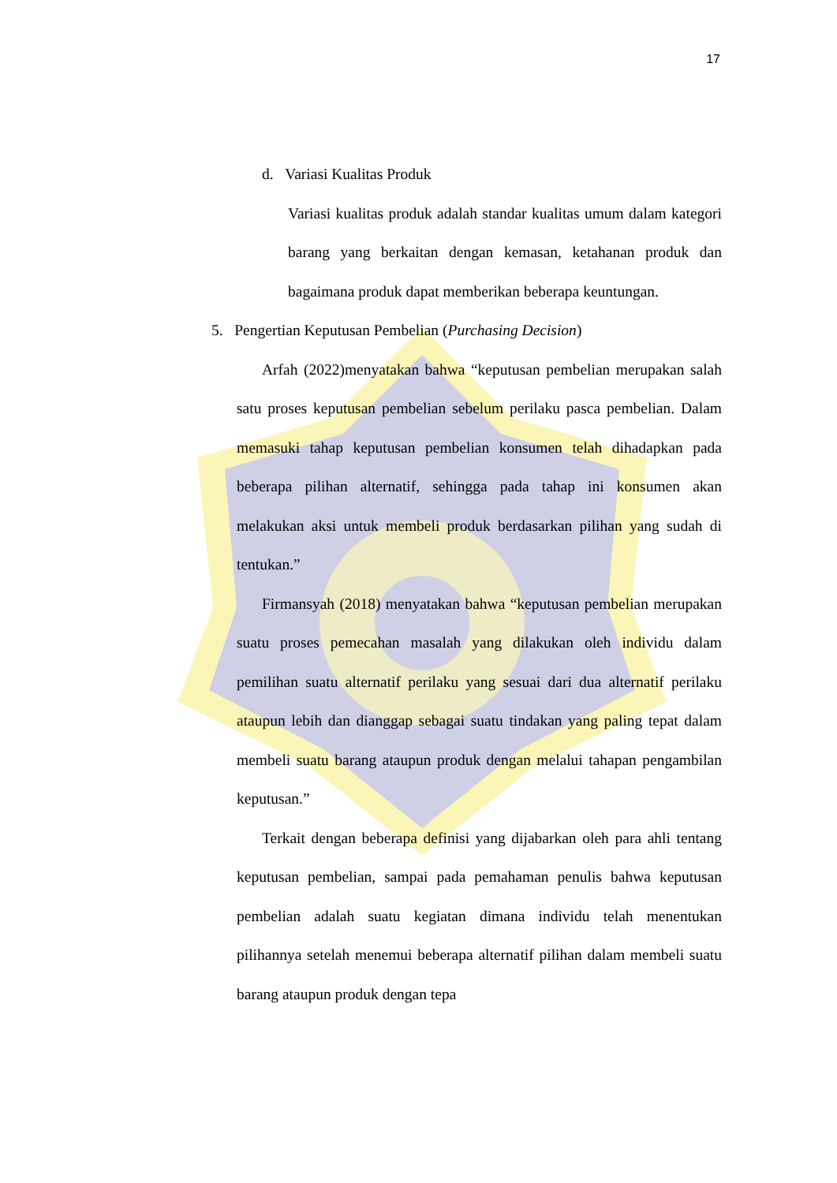17
d. Variasi Kualitas Produk
Variasi kualitas produk adalah standar kualitas umum dalam kategori barang yang berkaitan dengan kemasan, ketahanan produk dan bagaimana produk dapat memberikan beberapa keuntungan.
5. Pengertian Keputusan Pembelian (Purchasing Decision)
Arfah (2022)menyatakan bahwa “keputusan pembelian merupakan salah satu proses keputusan pembelian sebelum perilaku pasca pembelian. Dalam memasuki tahap keputusan pembelian konsumen telah dihadapkan pada beberapa pilihan alternatif, sehingga pada tahap ini konsumen akan melakukan aksi untuk membeli produk berdasarkan pilihan yang sudah di tentukan.”
Firmansyah (2018) menyatakan bahwa “keputusan pembelian merupakan suatu proses pemecahan masalah yang dilakukan oleh individu dalam pemilihan suatu alternatif perilaku yang sesuai dari dua alternatif perilaku ataupun lebih dan dianggap sebagai suatu tindakan yang paling tepat dalam membeli suatu barang ataupun produk dengan melalui tahapan pengambilan keputusan.”
Terkait dengan beberapa definisi yang dijabarkan oleh para ahli tentang keputusan pembelian, sampai pada pemahaman penulis bahwa keputusan pembelian adalah suatu kegiatan dimana individu telah menentukan pilihannya setelah menemui beberapa alternatif pilihan dalam membeli suatu barang ataupun produk dengan tepa